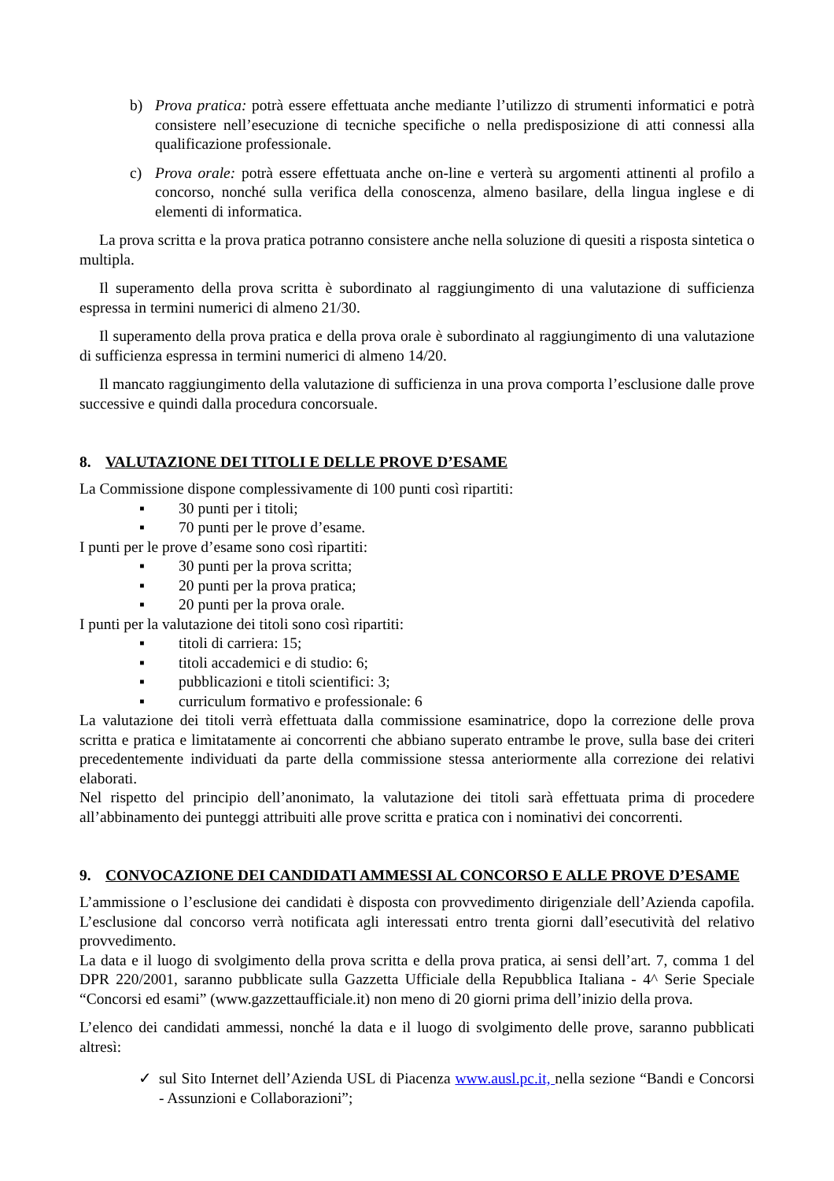b) Prova pratica: potrà essere effettuata anche mediante l’utilizzo di strumenti informatici e potrà consistere nell’esecuzione di tecniche specifiche o nella predisposizione di atti connessi alla qualificazione professionale.
c) Prova orale: potrà essere effettuata anche on-line e verterà su argomenti attinenti al profilo a concorso, nonché sulla verifica della conoscenza, almeno basilare, della lingua inglese e di elementi di informatica.
La prova scritta e la prova pratica potranno consistere anche nella soluzione di quesiti a risposta sintetica o multipla.
Il superamento della prova scritta è subordinato al raggiungimento di una valutazione di sufficienza espressa in termini numerici di almeno 21/30.
Il superamento della prova pratica e della prova orale è subordinato al raggiungimento di una valutazione di sufficienza espressa in termini numerici di almeno 14/20.
Il mancato raggiungimento della valutazione di sufficienza in una prova comporta l’esclusione dalle prove successive e quindi dalla procedura concorsuale.
8. VALUTAZIONE DEI TITOLI E DELLE PROVE D’ESAME
La Commissione dispone complessivamente di 100 punti così ripartiti:
▪ 30 punti per i titoli;
▪ 70 punti per le prove d’esame.
I punti per le prove d’esame sono così ripartiti:
▪ 30 punti per la prova scritta;
▪ 20 punti per la prova pratica;
▪ 20 punti per la prova orale.
I punti per la valutazione dei titoli sono così ripartiti:
▪ titoli di carriera: 15;
▪ titoli accademici e di studio: 6;
▪ pubblicazioni e titoli scientifici: 3;
▪ curriculum formativo e professionale: 6
La valutazione dei titoli verrà effettuata dalla commissione esaminatrice, dopo la correzione delle prova scritta e pratica e limitatamente ai concorrenti che abbiano superato entrambe le prove, sulla base dei criteri precedentemente individuati da parte della commissione stessa anteriormente alla correzione dei relativi elaborati.
Nel rispetto del principio dell’anonimato, la valutazione dei titoli sarà effettuata prima di procedere all’abbinamento dei punteggi attribuiti alle prove scritta e pratica con i nominativi dei concorrenti.
9. CONVOCAZIONE DEI CANDIDATI AMMESSI AL CONCORSO E ALLE PROVE D’ESAME
L’ammissione o l’esclusione dei candidati è disposta con provvedimento dirigenziale dell’Azienda capofila. L’esclusione dal concorso verrà notificata agli interessati entro trenta giorni dall’esecutività del relativo provvedimento.
La data e il luogo di svolgimento della prova scritta e della prova pratica, ai sensi dell’art. 7, comma 1 del DPR 220/2001, saranno pubblicate sulla Gazzetta Ufficiale della Repubblica Italiana - 4^ Serie Speciale “Concorsi ed esami” (www.gazzettaufficiale.it) non meno di 20 giorni prima dell’inizio della prova.
L’elenco dei candidati ammessi, nonché la data e il luogo di svolgimento delle prove, saranno pubblicati altresì:
✓ sul Sito Internet dell’Azienda USL di Piacenza www.ausl.pc.it, nella sezione “Bandi e Concorsi - Assunzioni e Collaborazioni”;